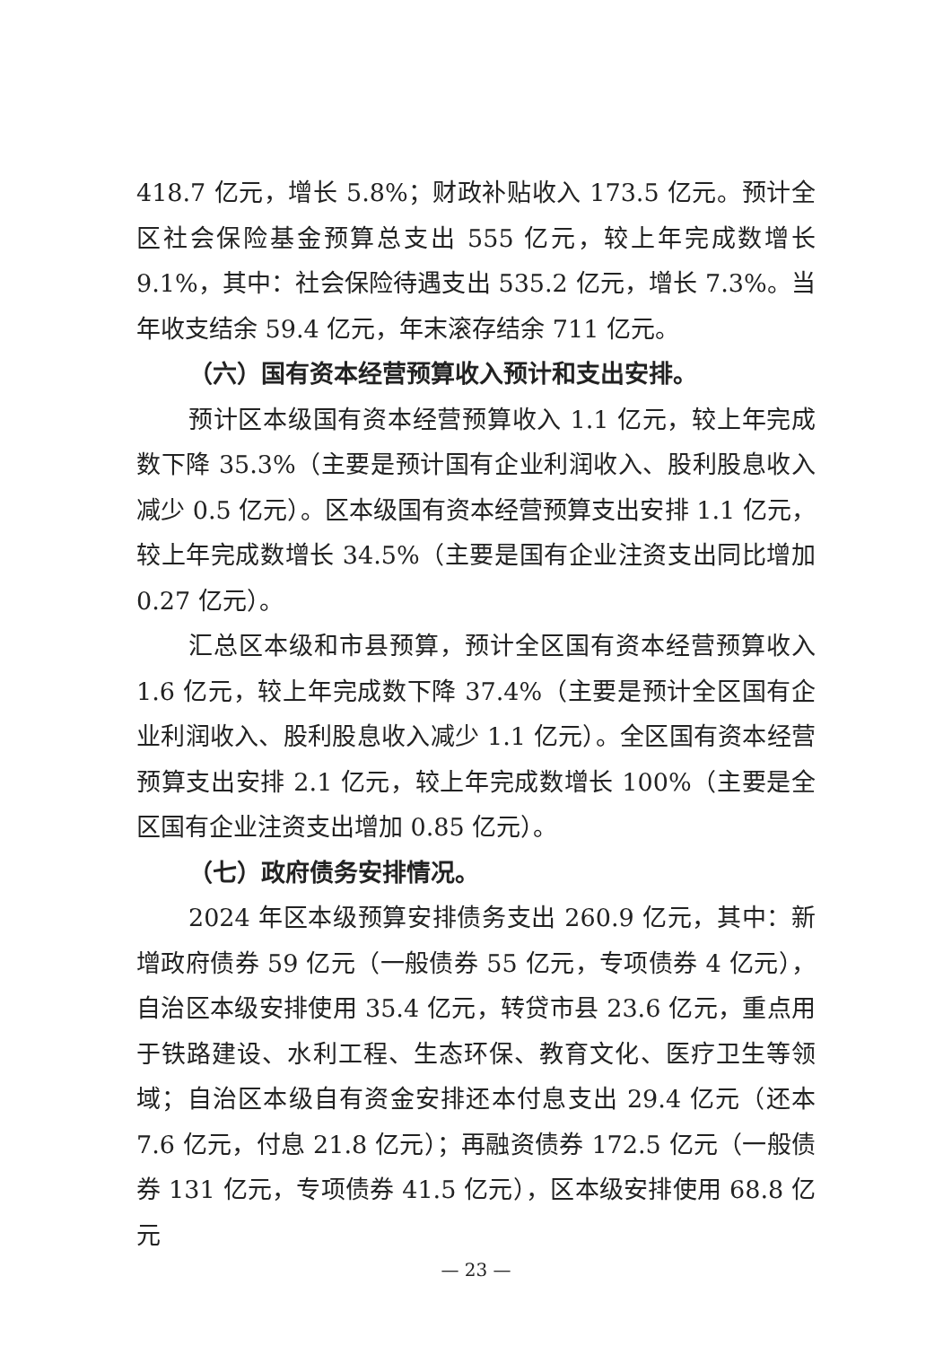418.7 亿元，增长 5.8%；财政补贴收入 173.5 亿元。预计全区社会保险基金预算总支出 555 亿元，较上年完成数增长 9.1%，其中：社会保险待遇支出 535.2 亿元，增长 7.3%。当年收支结余 59.4 亿元，年末滚存结余 711 亿元。
（六）国有资本经营预算收入预计和支出安排。
预计区本级国有资本经营预算收入 1.1 亿元，较上年完成数下降 35.3%（主要是预计国有企业利润收入、股利股息收入减少 0.5 亿元）。区本级国有资本经营预算支出安排 1.1 亿元，较上年完成数增长 34.5%（主要是国有企业注资支出同比增加 0.27 亿元）。
汇总区本级和市县预算，预计全区国有资本经营预算收入 1.6 亿元，较上年完成数下降 37.4%（主要是预计全区国有企业利润收入、股利股息收入减少 1.1 亿元）。全区国有资本经营预算支出安排 2.1 亿元，较上年完成数增长 100%（主要是全区国有企业注资支出增加 0.85 亿元）。
（七）政府债务安排情况。
2024 年区本级预算安排债务支出 260.9 亿元，其中：新增政府债券 59 亿元（一般债券 55 亿元，专项债券 4 亿元），自治区本级安排使用 35.4 亿元，转贷市县 23.6 亿元，重点用于铁路建设、水利工程、生态环保、教育文化、医疗卫生等领域；自治区本级自有资金安排还本付息支出 29.4 亿元（还本 7.6 亿元，付息 21.8 亿元）；再融资债券 172.5 亿元（一般债券 131 亿元，专项债券 41.5 亿元），区本级安排使用 68.8 亿元
— 23 —